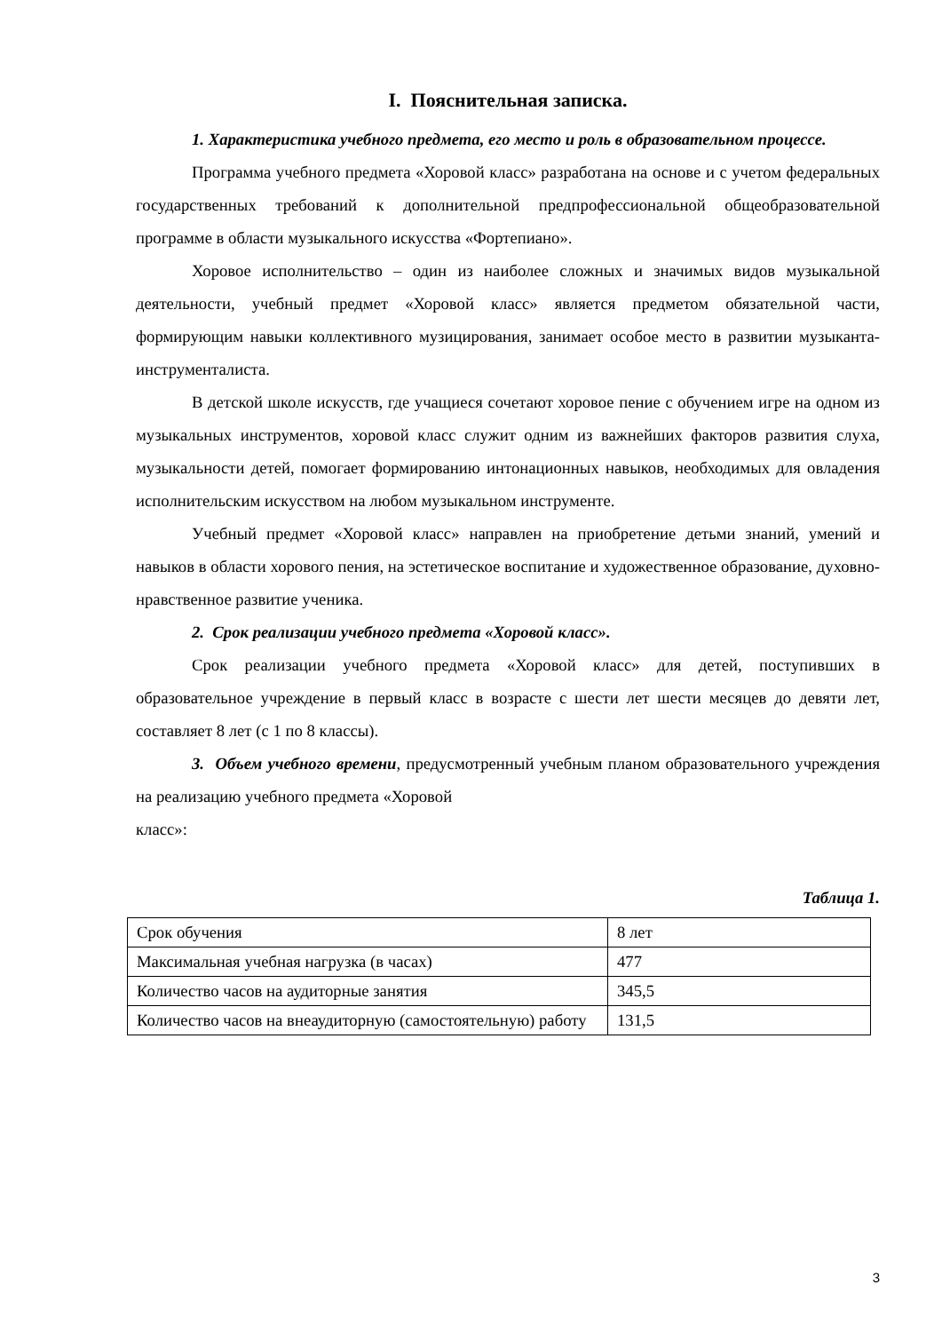I. Пояснительная записка.
1. Характеристика учебного предмета, его место и роль в образовательном процессе.
Программа учебного предмета «Хоровой класс» разработана на основе и с учетом федеральных государственных требований к дополнительной предпрофессиональной общеобразовательной программе в области музыкального искусства «Фортепиано».
Хоровое исполнительство – один из наиболее сложных и значимых видов музыкальной деятельности, учебный предмет «Хоровой класс» является предметом обязательной части, формирующим навыки коллективного музицирования, занимает особое место в развитии музыканта-инструменталиста.
В детской школе искусств, где учащиеся сочетают хоровое пение с обучением игре на одном из музыкальных инструментов, хоровой класс служит одним из важнейших факторов развития слуха, музыкальности детей, помогает формированию интонационных навыков, необходимых для овладения исполнительским искусством на любом музыкальном инструменте.
Учебный предмет «Хоровой класс» направлен на приобретение детьми знаний, умений и навыков в области хорового пения, на эстетическое воспитание и художественное образование, духовно-нравственное развитие ученика.
2. Срок реализации учебного предмета «Хоровой класс».
Срок реализации учебного предмета «Хоровой класс» для детей, поступивших в образовательное учреждение в первый класс в возрасте с шести лет шести месяцев до девяти лет, составляет 8 лет (с 1 по 8 классы).
3. Объем учебного времени, предусмотренный учебным планом образовательного учреждения на реализацию учебного предмета «Хоровой
класс»:
Таблица 1.
| Срок обучения | 8 лет |
| Максимальная учебная нагрузка (в часах) | 477 |
| Количество часов на аудиторные занятия | 345,5 |
| Количество часов на внеаудиторную (самостоятельную) работу | 131,5 |
3